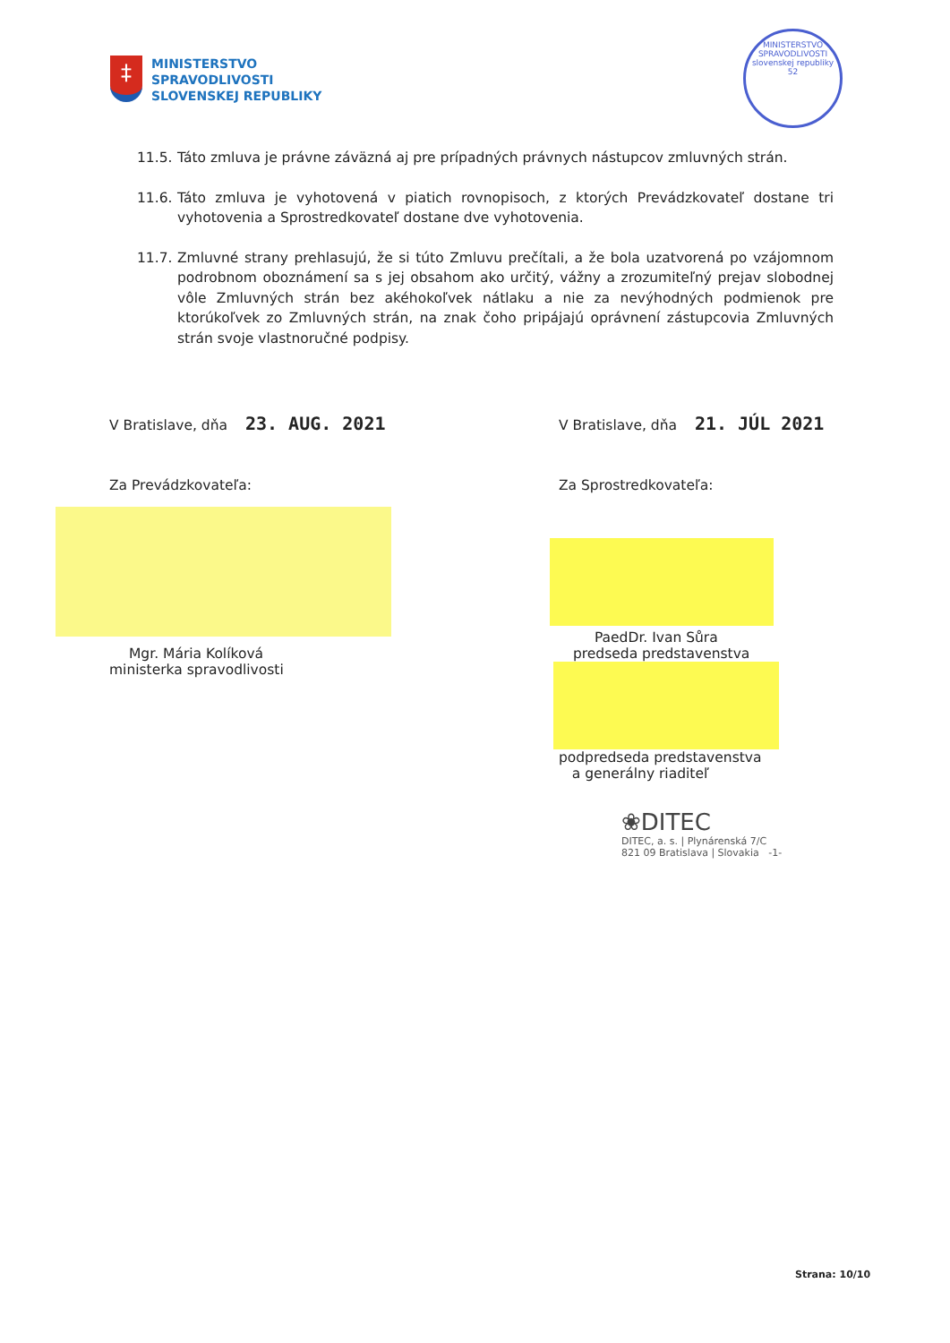‡
MINISTERSTVO
SPRAVODLIVOSTI
SLOVENSKEJ REPUBLIKY
MINISTERSTVO SPRAVODLIVOSTI
slovenskej republiky
52
11.5. Táto zmluva je právne záväzná aj pre prípadných právnych nástupcov zmluvných strán.
11.6. Táto zmluva je vyhotovená v piatich rovnopisoch, z ktorých Prevádzkovateľ dostane tri vyhotovenia a Sprostredkovateľ dostane dve vyhotovenia.
11.7. Zmluvné strany prehlasujú, že si túto Zmluvu prečítali, a že bola uzatvorená po vzájomnom podrobnom oboznámení sa s jej obsahom ako určitý, vážny a zrozumiteľný prejav slobodnej vôle Zmluvných strán bez akéhokoľvek nátlaku a nie za nevýhodných podmienok pre ktorúkoľvek zo Zmluvných strán, na znak čoho pripájajú oprávnení zástupcovia Zmluvných strán svoje vlastnoručné podpisy.
V Bratislave, dňa 23. AUG. 2021
Za Prevádzkovateľa:
Mgr. Mária Kolíková
ministerka spravodlivosti
V Bratislave, dňa 21. JÚL 2021
Za Sprostredkovateľa:
PaedDr. Ivan Sůra
predseda predstavenstva
podpredseda predstavenstva
a generálny riaditeľ
❀DITEC
DITEC, a. s. | Plynárenská 7/C
821 09 Bratislava | Slovakia -1-
Strana: 10/10